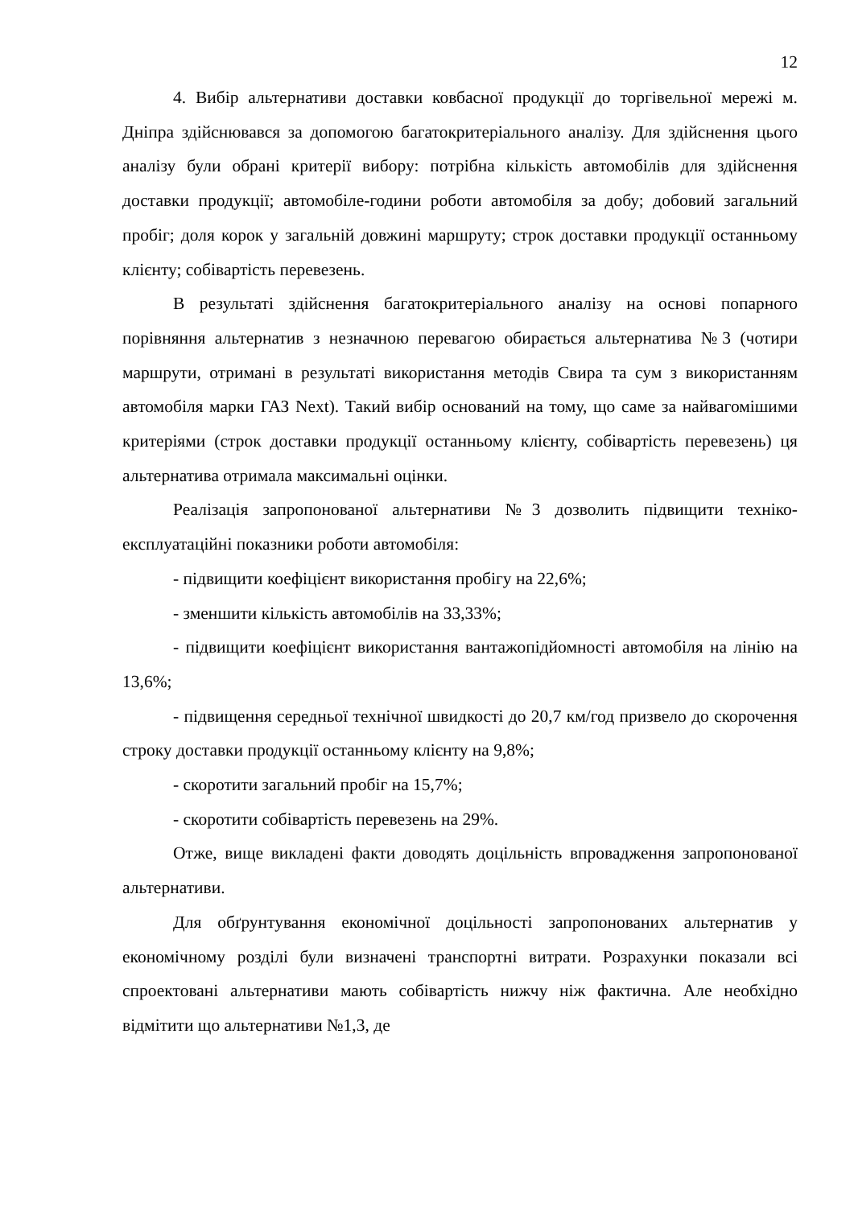12
4. Вибір альтернативи доставки ковбасної продукції до торгівельної мережі м. Дніпра здійснювався за допомогою багатокритеріального аналізу. Для здійснення цього аналізу були обрані критерії вибору: потрібна кількість автомобілів для здійснення доставки продукції; автомобіле-години роботи автомобіля за добу; добовий загальний пробіг; доля корок у загальній довжині маршруту; строк доставки продукції останньому клієнту; собівартість перевезень.
В результаті здійснення багатокритеріального аналізу на основі попарного порівняння альтернатив з незначною перевагою обирається альтернатива №3 (чотири маршрути, отримані в результаті використання методів Свира та сум з використанням автомобіля марки ГАЗ Next). Такий вибір оснований на тому, що саме за найвагомішими критеріями (строк доставки продукції останньому клієнту, собівартість перевезень) ця альтернатива отримала максимальні оцінки.
Реалізація запропонованої альтернативи №3 дозволить підвищити техніко-експлуатаційні показники роботи автомобіля:
- підвищити коефіцієнт використання пробігу на 22,6%;
- зменшити кількість автомобілів на 33,33%;
- підвищити коефіцієнт використання вантажопідйомності автомобіля на лінію на 13,6%;
- підвищення середньої технічної швидкості до 20,7 км/год призвело до скорочення строку доставки продукції останньому клієнту на 9,8%;
- скоротити загальний пробіг на 15,7%;
- скоротити собівартість перевезень на 29%.
Отже, вище викладені факти доводять доцільність впровадження запропонованої альтернативи.
Для обґрунтування економічної доцільності запропонованих альтернатив у економічному розділі були визначені транспортні витрати. Розрахунки показали всі спроектовані альтернативи мають собівартість нижчу ніж фактична. Але необхідно відмітити що альтернативи №1,3, де